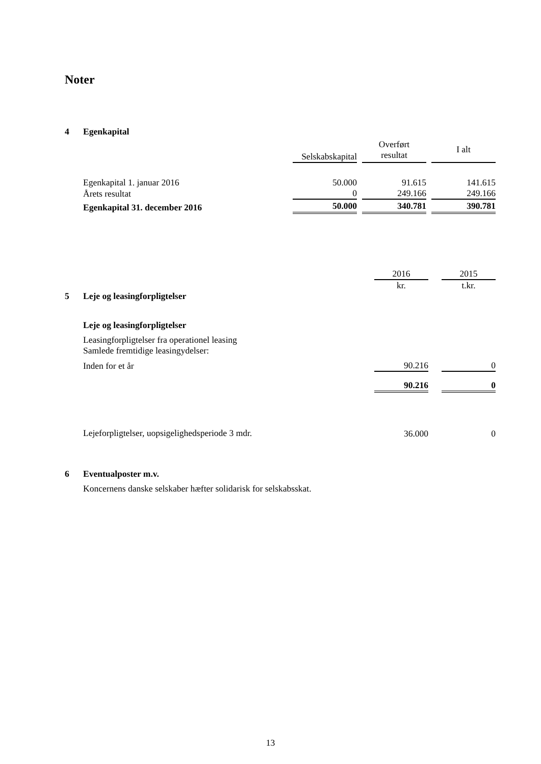Noter
| 4 | Egenkapital | | | | | |
| | | Selskabskapital | | Overført resultat | | I alt |
| | Egenkapital 1. januar 2016 | 50.000 | | 91.615 | | 141.615 |
| | Årets resultat | 0 | | 249.166 | | 249.166 |
| | Egenkapital 31. december 2016 | 50.000 | | 340.781 | | 390.781 |
| | | 2016 | | 2015 |
| | | kr. | | t.kr. |
| 5 | Leje og leasingforpligtelser | | | |
| | Leje og leasingforpligtelser | | | |
| | Leasingforpligtelser fra operationel leasing Samlede fremtidige leasingydelser: | | | |
| | Inden for et år | 90.216 | | 0 |
| | | 90.216 | | 0 |
| | Lejeforpligtelser, uopsigelighedsperiode 3 mdr. | 36.000 | | 0 |
| 6 | Eventualposter m.v. |
| | Koncernens danske selskaber hæfter solidarisk for selskabsskat. |
13